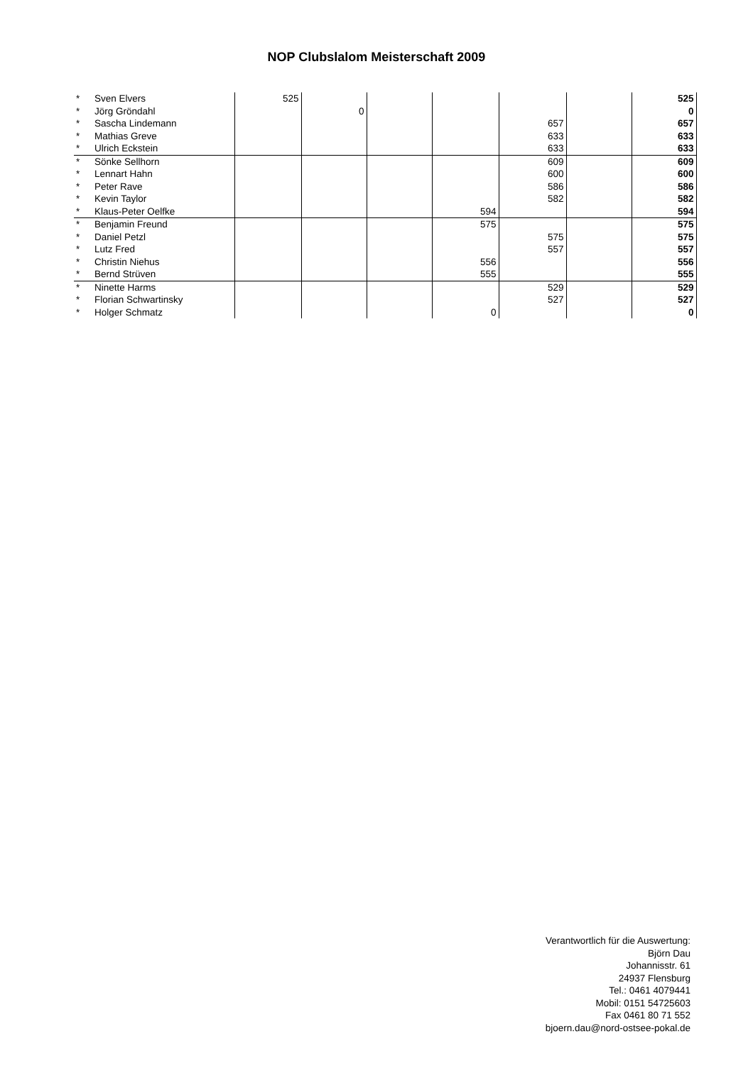NOP Clubslalom Meisterschaft 2009
| * | Sven Elvers | 525 | | | | | | 525 |
| * | Jörg Gröndahl | | 0 | | | | | 0 |
| * | Sascha Lindemann | | | | | 657 | | 657 |
| * | Mathias Greve | | | | | 633 | | 633 |
| * | Ulrich Eckstein | | | | | 633 | | 633 |
| * | Sönke Sellhorn | | | | | 609 | | 609 |
| * | Lennart Hahn | | | | | 600 | | 600 |
| * | Peter Rave | | | | | 586 | | 586 |
| * | Kevin Taylor | | | | | 582 | | 582 |
| * | Klaus-Peter Oelfke | | | | 594 | | | 594 |
| * | Benjamin Freund | | | | 575 | | | 575 |
| * | Daniel Petzl | | | | | 575 | | 575 |
| * | Lutz Fred | | | | | 557 | | 557 |
| * | Christin Niehus | | | | 556 | | | 556 |
| * | Bernd Strüven | | | | 555 | | | 555 |
| * | Ninette Harms | | | | | 529 | | 529 |
| * | Florian Schwartinsky | | | | | 527 | | 527 |
| * | Holger Schmatz | | | | 0 | | | 0 |
Verantwortlich für die Auswertung:
Björn Dau
Johannisstr. 61
24937 Flensburg
Tel.: 0461 4079441
Mobil: 0151 54725603
Fax 0461 80 71 552
bjoern.dau@nord-ostsee-pokal.de